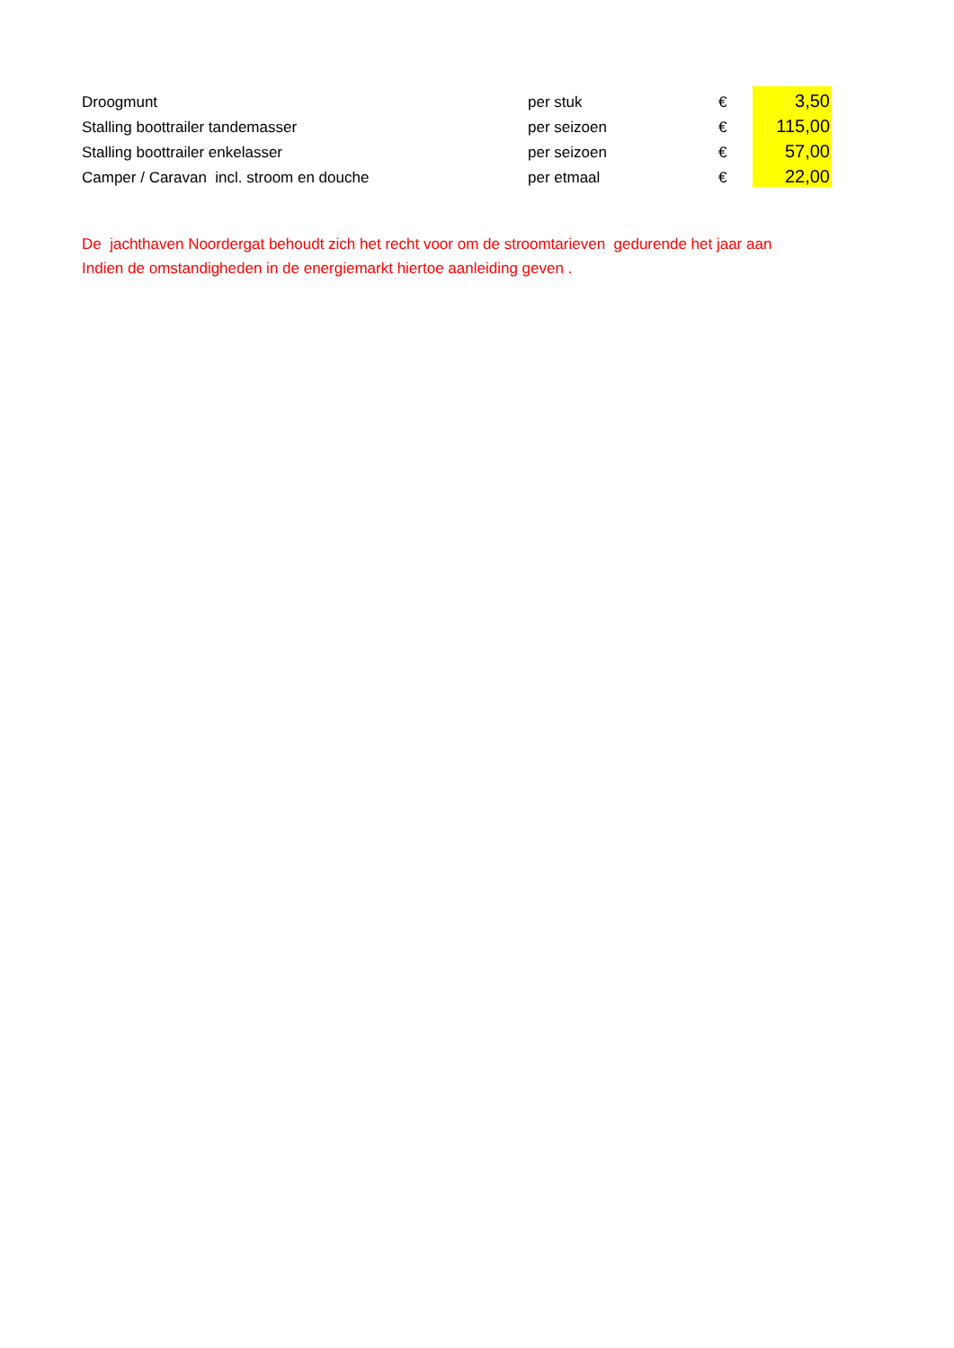| Droogmunt | per stuk | € | 3,50 |
| Stalling boottrailer tandemasser | per seizoen | € | 115,00 |
| Stalling boottrailer enkelasser | per seizoen | € | 57,00 |
| Camper / Caravan incl. stroom en douche | per etmaal | € | 22,00 |
De jachthaven Noordergat behoudt zich het recht voor om de stroomtarieven gedurende het jaar aan
Indien de omstandigheden in de energiemarkt hiertoe aanleiding geven .